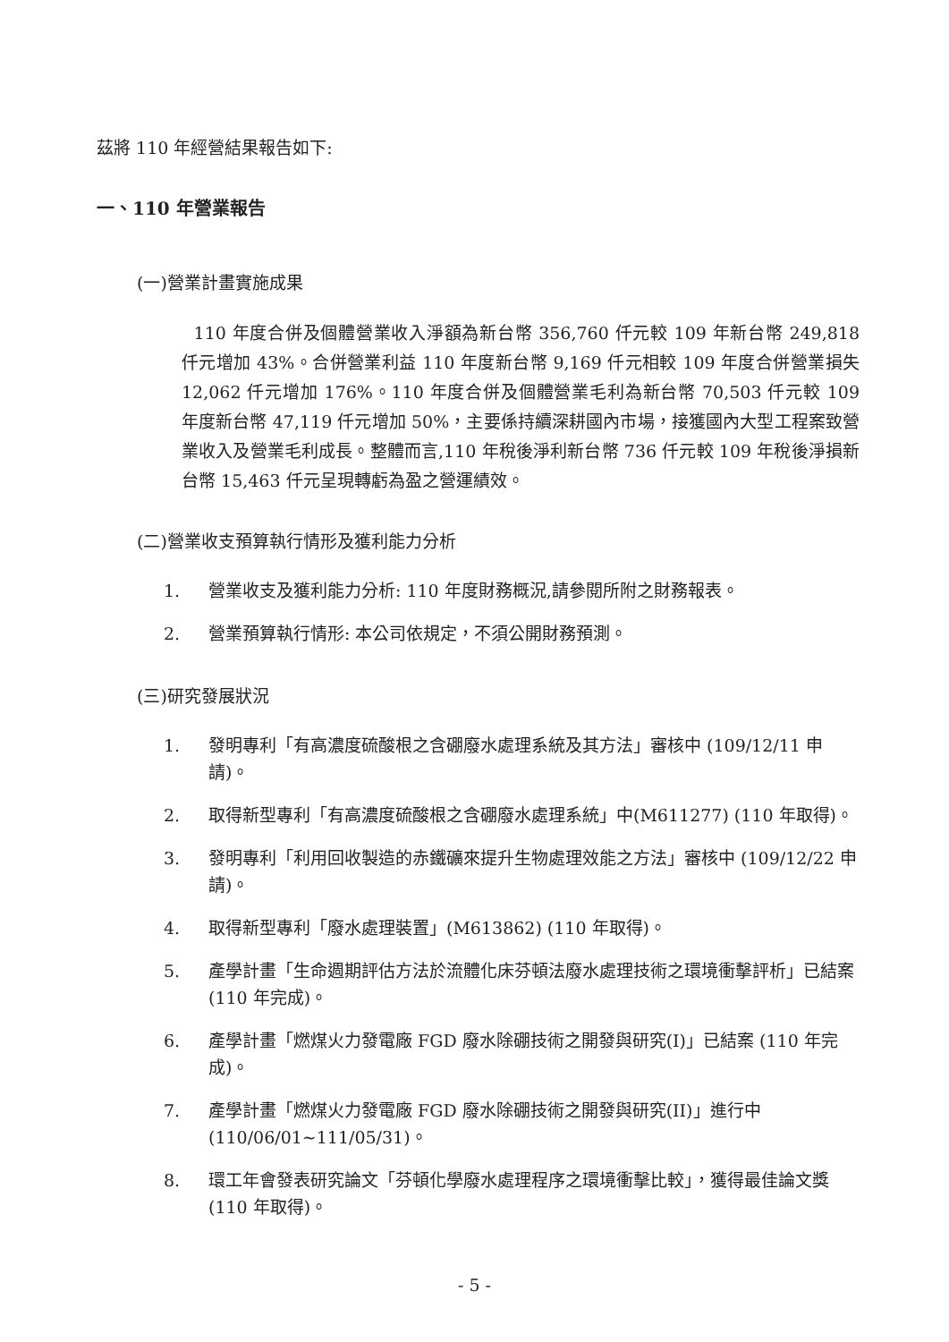茲將 110 年經營結果報告如下:
一、110 年營業報告
(一)營業計畫實施成果
110 年度合併及個體營業收入淨額為新台幣 356,760 仟元較 109 年新台幣 249,818 仟元增加 43%。合併營業利益 110 年度新台幣 9,169 仟元相較 109 年度合併營業損失 12,062 仟元增加 176%。110 年度合併及個體營業毛利為新台幣 70,503 仟元較 109 年度新台幣 47,119 仟元增加 50%，主要係持續深耕國內市場，接獲國內大型工程案致營業收入及營業毛利成長。整體而言,110 年稅後淨利新台幣 736 仟元較 109 年稅後淨損新台幣 15,463 仟元呈現轉虧為盈之營運績效。
(二)營業收支預算執行情形及獲利能力分析
1. 營業收支及獲利能力分析: 110 年度財務概況,請參閱所附之財務報表。
2. 營業預算執行情形: 本公司依規定，不須公開財務預測。
(三)研究發展狀況
1. 發明專利「有高濃度硫酸根之含硼廢水處理系統及其方法」審核中 (109/12/11 申請)。
2. 取得新型專利「有高濃度硫酸根之含硼廢水處理系統」中(M611277) (110 年取得)。
3. 發明專利「利用回收製造的赤鐵礦來提升生物處理效能之方法」審核中 (109/12/22 申請)。
4. 取得新型專利「廢水處理裝置」(M613862) (110 年取得)。
5. 產學計畫「生命週期評估方法於流體化床芬頓法廢水處理技術之環境衝擊評析」已結案 (110 年完成)。
6. 產學計畫「燃煤火力發電廠 FGD 廢水除硼技術之開發與研究(I)」已結案 (110 年完成)。
7. 產學計畫「燃煤火力發電廠 FGD 廢水除硼技術之開發與研究(II)」進行中 (110/06/01~111/05/31)。
8. 環工年會發表研究論文「芬頓化學廢水處理程序之環境衝擊比較」，獲得最佳論文獎 (110 年取得)。
- 5 -